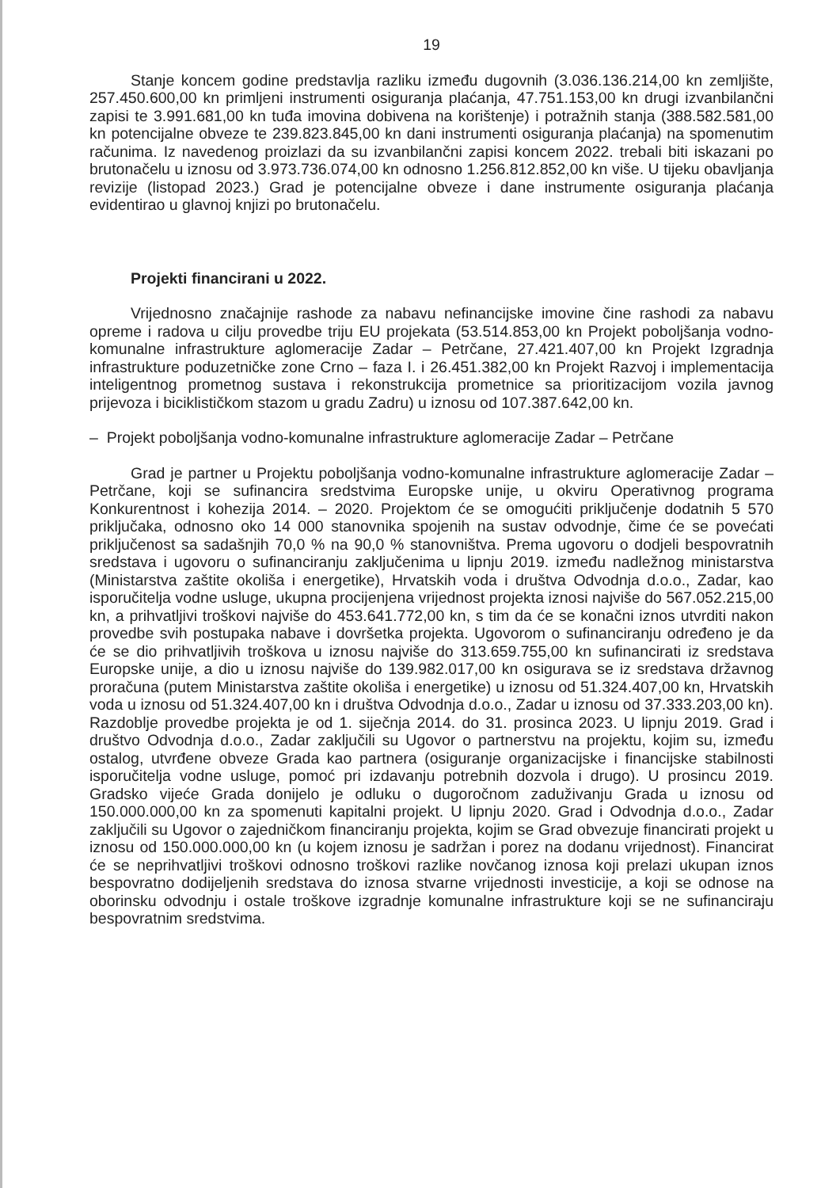19
Stanje koncem godine predstavlja razliku između dugovnih (3.036.136.214,00 kn zemljište, 257.450.600,00 kn primljeni instrumenti osiguranja plaćanja, 47.751.153,00 kn drugi izvanbilančni zapisi te 3.991.681,00 kn tuđa imovina dobivena na korištenje) i potražnih stanja (388.582.581,00 kn potencijalne obveze te 239.823.845,00 kn dani instrumenti osiguranja plaćanja) na spomenutim računima. Iz navedenog proizlazi da su izvanbilančni zapisi koncem 2022. trebali biti iskazani po brutonačelu u iznosu od 3.973.736.074,00 kn odnosno 1.256.812.852,00 kn više. U tijeku obavljanja revizije (listopad 2023.) Grad je potencijalne obveze i dane instrumente osiguranja plaćanja evidentirao u glavnoj knjizi po brutonačelu.
Projekti financirani u 2022.
Vrijednosno značajnije rashode za nabavu nefinancijske imovine čine rashodi za nabavu opreme i radova u cilju provedbe triju EU projekata (53.514.853,00 kn Projekt poboljšanja vodno-komunalne infrastrukture aglomeracije Zadar – Petrčane, 27.421.407,00 kn Projekt Izgradnja infrastrukture poduzetničke zone Crno – faza I. i 26.451.382,00 kn Projekt Razvoj i implementacija inteligentnog prometnog sustava i rekonstrukcija prometnice sa prioritizacijom vozila javnog prijevoza i biciklističkom stazom u gradu Zadru) u iznosu od 107.387.642,00 kn.
– Projekt poboljšanja vodno-komunalne infrastrukture aglomeracije Zadar – Petrčane
Grad je partner u Projektu poboljšanja vodno-komunalne infrastrukture aglomeracije Zadar – Petrčane, koji se sufinancira sredstvima Europske unije, u okviru Operativnog programa Konkurentnost i kohezija 2014. – 2020. Projektom će se omogućiti priključenje dodatnih 5 570 priključaka, odnosno oko 14 000 stanovnika spojenih na sustav odvodnje, čime će se povećati priključenost sa sadašnjih 70,0 % na 90,0 % stanovništva. Prema ugovoru o dodjeli bespovratnih sredstava i ugovoru o sufinanciranju zaključenima u lipnju 2019. između nadležnog ministarstva (Ministarstva zaštite okoliša i energetike), Hrvatskih voda i društva Odvodnja d.o.o., Zadar, kao isporučitelja vodne usluge, ukupna procijenjena vrijednost projekta iznosi najviše do 567.052.215,00 kn, a prihvatljivi troškovi najviše do 453.641.772,00 kn, s tim da će se konačni iznos utvrditi nakon provedbe svih postupaka nabave i dovršetka projekta. Ugovorom o sufinanciranju određeno je da će se dio prihvatljivih troškova u iznosu najviše do 313.659.755,00 kn sufinancirati iz sredstava Europske unije, a dio u iznosu najviše do 139.982.017,00 kn osigurava se iz sredstava državnog proračuna (putem Ministarstva zaštite okoliša i energetike) u iznosu od 51.324.407,00 kn, Hrvatskih voda u iznosu od 51.324.407,00 kn i društva Odvodnja d.o.o., Zadar u iznosu od 37.333.203,00 kn). Razdoblje provedbe projekta je od 1. siječnja 2014. do 31. prosinca 2023. U lipnju 2019. Grad i društvo Odvodnja d.o.o., Zadar zaključili su Ugovor o partnerstvu na projektu, kojim su, između ostalog, utvrđene obveze Grada kao partnera (osiguranje organizacijske i financijske stabilnosti isporučitelja vodne usluge, pomoć pri izdavanju potrebnih dozvola i drugo). U prosincu 2019. Gradsko vijeće Grada donijelo je odluku o dugoročnom zaduživanju Grada u iznosu od 150.000.000,00 kn za spomenuti kapitalni projekt. U lipnju 2020. Grad i Odvodnja d.o.o., Zadar zaključili su Ugovor o zajedničkom financiranju projekta, kojim se Grad obvezuje financirati projekt u iznosu od 150.000.000,00 kn (u kojem iznosu je sadržan i porez na dodanu vrijednost). Financirat će se neprihvatljivi troškovi odnosno troškovi razlike novčanog iznosa koji prelazi ukupan iznos bespovratno dodijeljenih sredstava do iznosa stvarne vrijednosti investicije, a koji se odnose na oborinsku odvodnju i ostale troškove izgradnje komunalne infrastrukture koji se ne sufinanciraju bespovratnim sredstvima.